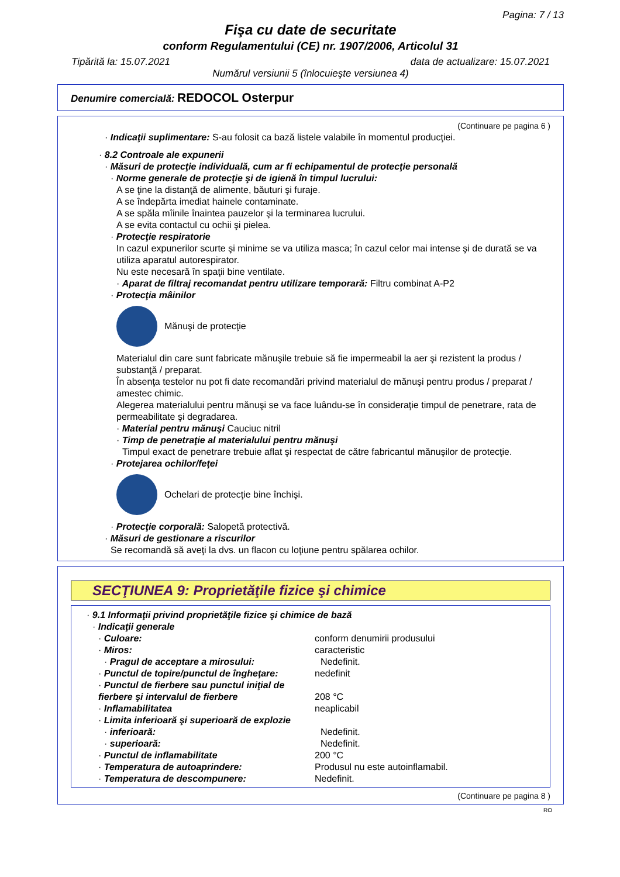Pagina: 7 / 13
Fişa cu date de securitate
conform Regulamentului (CE) nr. 1907/2006, Articolul 31
Tipărită la: 15.07.2021 data de actualizare: 15.07.2021
Numărul versiunii 5 (înlocuieşte versiunea 4)
Denumire comercială: REDOCOL Osterpur
(Continuare pe pagina 6 )
· Indicaţii suplimentare: S-au folosit ca bază listele valabile în momentul producţiei.
· 8.2 Controale ale expunerii
· Măsuri de protecţie individuală, cum ar fi echipamentul de protecţie personală
· Norme generale de protecţie şi de igienă în timpul lucrului:
A se ţine la distanţă de alimente, băuturi şi furaje.
A se îndepărta imediat hainele contaminate.
A se spăla mîinile înaintea pauzelor şi la terminarea lucrului.
A se evita contactul cu ochii şi pielea.
· Protecţie respiratorie
In cazul expunerilor scurte şi minime se va utiliza masca; în cazul celor mai intense şi de durată se va utiliza aparatul autorespirator.
Nu este necesară în spaţii bine ventilate.
· Aparat de filtraj recomandat pentru utilizare temporară: Filtru combinat A-P2
· Protecţia mâinilor
Mănuşi de protecţie
Materialul din care sunt fabricate mănuşile trebuie să fie impermeabil la aer şi rezistent la produs / substanţă / preparat.
În absenţa testelor nu pot fi date recomandări privind materialul de mănuşi pentru produs / preparat / amestec chimic.
Alegerea materialului pentru mănuşi se va face luându-se în consideraţie timpul de penetrare, rata de permeabilitate şi degradarea.
· Material pentru mănuşi Cauciuc nitril
· Timp de penetraţie al materialului pentru mănuşi
Timpul exact de penetrare trebuie aflat şi respectat de către fabricantul mănuşilor de protecţie.
· Protejarea ochilor/feţei
Ochelari de protecţie bine închişi.
· Protecţie corporală: Salopetă protectivă.
· Măsuri de gestionare a riscurilor
Se recomandă să aveţi la dvs. un flacon cu loţiune pentru spălarea ochilor.
SECŢIUNEA 9: Proprietăţile fizice şi chimice
· 9.1 Informaţii privind proprietăţile fizice şi chimice de bază
· Indicaţii generale
| · Culoare: | conform denumirii produsului |
| · Miros: | caracteristic |
| · Pragul de acceptare a mirosului: | Nedefinit. |
| · Punctul de topire/punctul de îngheţare: | nedefinit |
| · Punctul de fierbere sau punctul iniţial de fierbere şi intervalul de fierbere | 208 °C |
| · Inflamabilitatea | neaplicabil |
| · Limita inferioară şi superioară de explozie | |
| · inferioară: | Nedefinit. |
| · superioară: | Nedefinit. |
| · Punctul de inflamabilitate | 200 °C |
| · Temperatura de autoaprindere: | Produsul nu este autoinflamabil. |
| · Temperatura de descompunere: | Nedefinit. |
(Continuare pe pagina 8 )
RO